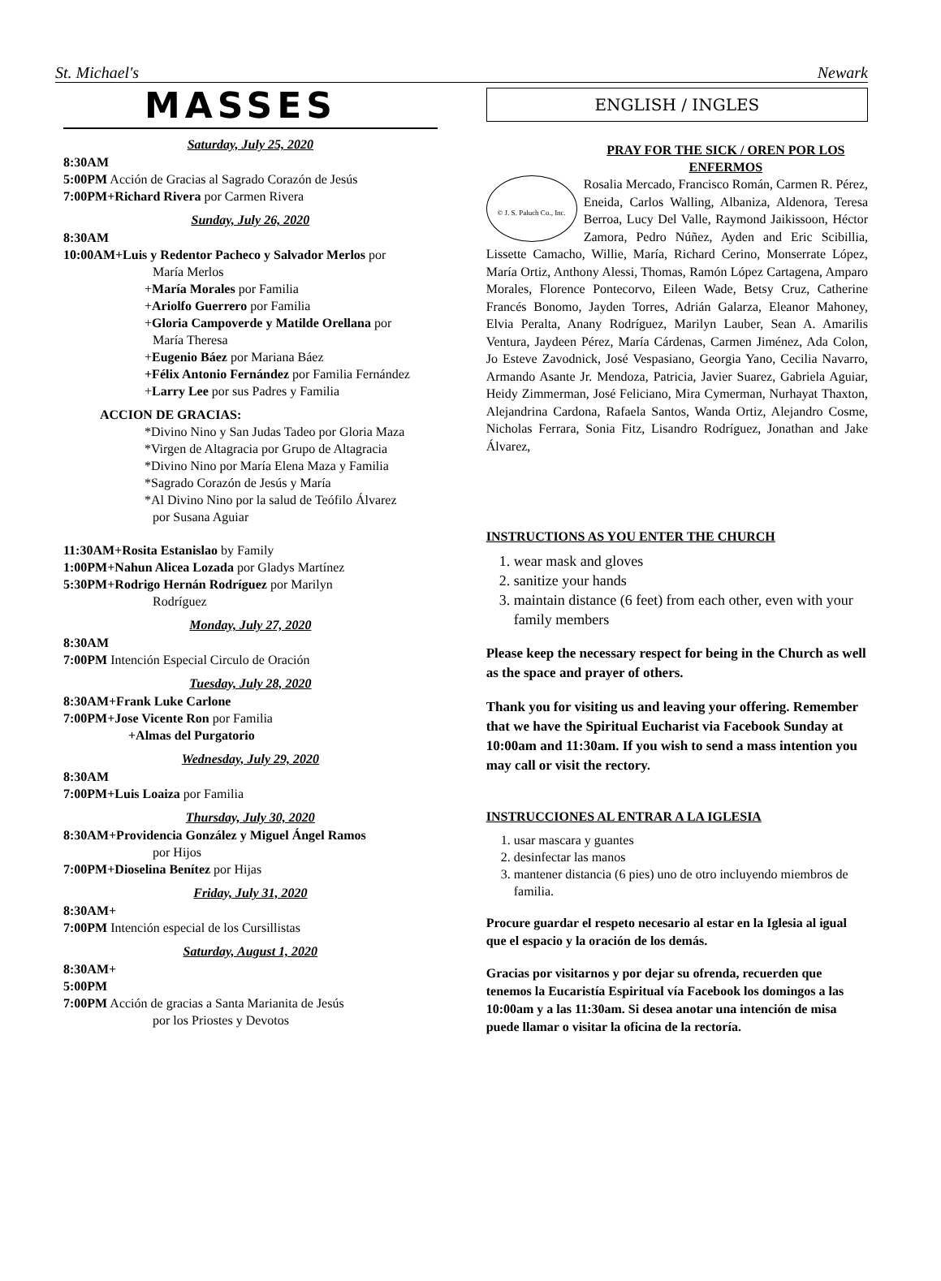St. Michael's Newark
MASSES
Saturday, July 25, 2020
8:30AM
5:00PM Acción de Gracias al Sagrado Corazón de Jesús
7:00PM+Richard Rivera por Carmen Rivera
Sunday, July 26, 2020
8:30AM
10:00AM+Luis y Redentor Pacheco y Salvador Merlos por
María Merlos
+María Morales por Familia
+Ariolfo Guerrero por Familia
+Gloria Campoverde y Matilde Orellana por
María Theresa
+Eugenio Báez por Mariana Báez
+Félix Antonio Fernández por Familia Fernández
+Larry Lee por sus Padres y Familia
ACCION DE GRACIAS:
*Divino Nino y San Judas Tadeo por Gloria Maza
*Virgen de Altagracia por Grupo de Altagracia
*Divino Nino por María Elena Maza y Familia
*Sagrado Corazón de Jesús y María
*Al Divino Nino por la salud de Teófilo Álvarez
por Susana Aguiar
11:30AM+Rosita Estanislao by Family
1:00PM+Nahun Alicea Lozada por Gladys Martínez
5:30PM+Rodrigo Hernán Rodríguez por Marilyn
Rodríguez
Monday, July 27, 2020
8:30AM
7:00PM Intención Especial Circulo de Oración
Tuesday, July 28, 2020
8:30AM+Frank Luke Carlone
7:00PM+Jose Vicente Ron por Familia
+Almas del Purgatorio
Wednesday, July 29, 2020
8:30AM
7:00PM+Luis Loaiza por Familia
Thursday, July 30, 2020
8:30AM+Providencia González y Miguel Ángel Ramos
por Hijos
7:00PM+Dioselina Benítez por Hijas
Friday, July 31, 2020
8:30AM+
7:00PM Intención especial de los Cursillistas
Saturday, August 1, 2020
8:30AM+
5:00PM
7:00PM Acción de gracias a Santa Marianita de Jesús
por los Priostes y Devotos
ENGLISH / INGLES
PRAY FOR THE SICK / OREN POR LOS ENFERMOS
© J. S. Paluch Co., Inc.
Rosalia Mercado, Francisco Román, Carmen R. Pérez, Eneida, Carlos Walling, Albaniza, Aldenora, Teresa Berroa, Lucy Del Valle, Raymond Jaikissoon, Héctor Zamora, Pedro Núñez, Ayden and Eric Scibillia, Lissette Camacho, Willie, María, Richard Cerino, Monserrate López, María Ortiz, Anthony Alessi, Thomas, Ramón López Cartagena, Amparo Morales, Florence Pontecorvo, Eileen Wade, Betsy Cruz, Catherine Francés Bonomo, Jayden Torres, Adrián Galarza, Eleanor Mahoney, Elvia Peralta, Anany Rodríguez, Marilyn Lauber, Sean A. Amarilis Ventura, Jaydeen Pérez, María Cárdenas, Carmen Jiménez, Ada Colon, Jo Esteve Zavodnick, José Vespasiano, Georgia Yano, Cecilia Navarro, Armando Asante Jr. Mendoza, Patricia, Javier Suarez, Gabriela Aguiar, Heidy Zimmerman, José Feliciano, Mira Cymerman, Nurhayat Thaxton, Alejandrina Cardona, Rafaela Santos, Wanda Ortiz, Alejandro Cosme, Nicholas Ferrara, Sonia Fitz, Lisandro Rodríguez, Jonathan and Jake Álvarez,
INSTRUCTIONS AS YOU ENTER THE CHURCH
1. wear mask and gloves
2. sanitize your hands
3. maintain distance (6 feet) from each other, even with your family members
Please keep the necessary respect for being in the Church as well as the space and prayer of others.
Thank you for visiting us and leaving your offering. Remember that we have the Spiritual Eucharist via Facebook Sunday at 10:00am and 11:30am. If you wish to send a mass intention you may call or visit the rectory.
INSTRUCCIONES AL ENTRAR A LA IGLESIA
1. usar mascara y guantes
2. desinfectar las manos
3. mantener distancia (6 pies) uno de otro incluyendo miembros de familia.
Procure guardar el respeto necesario al estar en la Iglesia al igual que el espacio y la oración de los demás.
Gracias por visitarnos y por dejar su ofrenda, recuerden que tenemos la Eucaristía Espiritual vía Facebook los domingos a las 10:00am y a las 11:30am. Si desea anotar una intención de misa puede llamar o visitar la oficina de la rectoría.